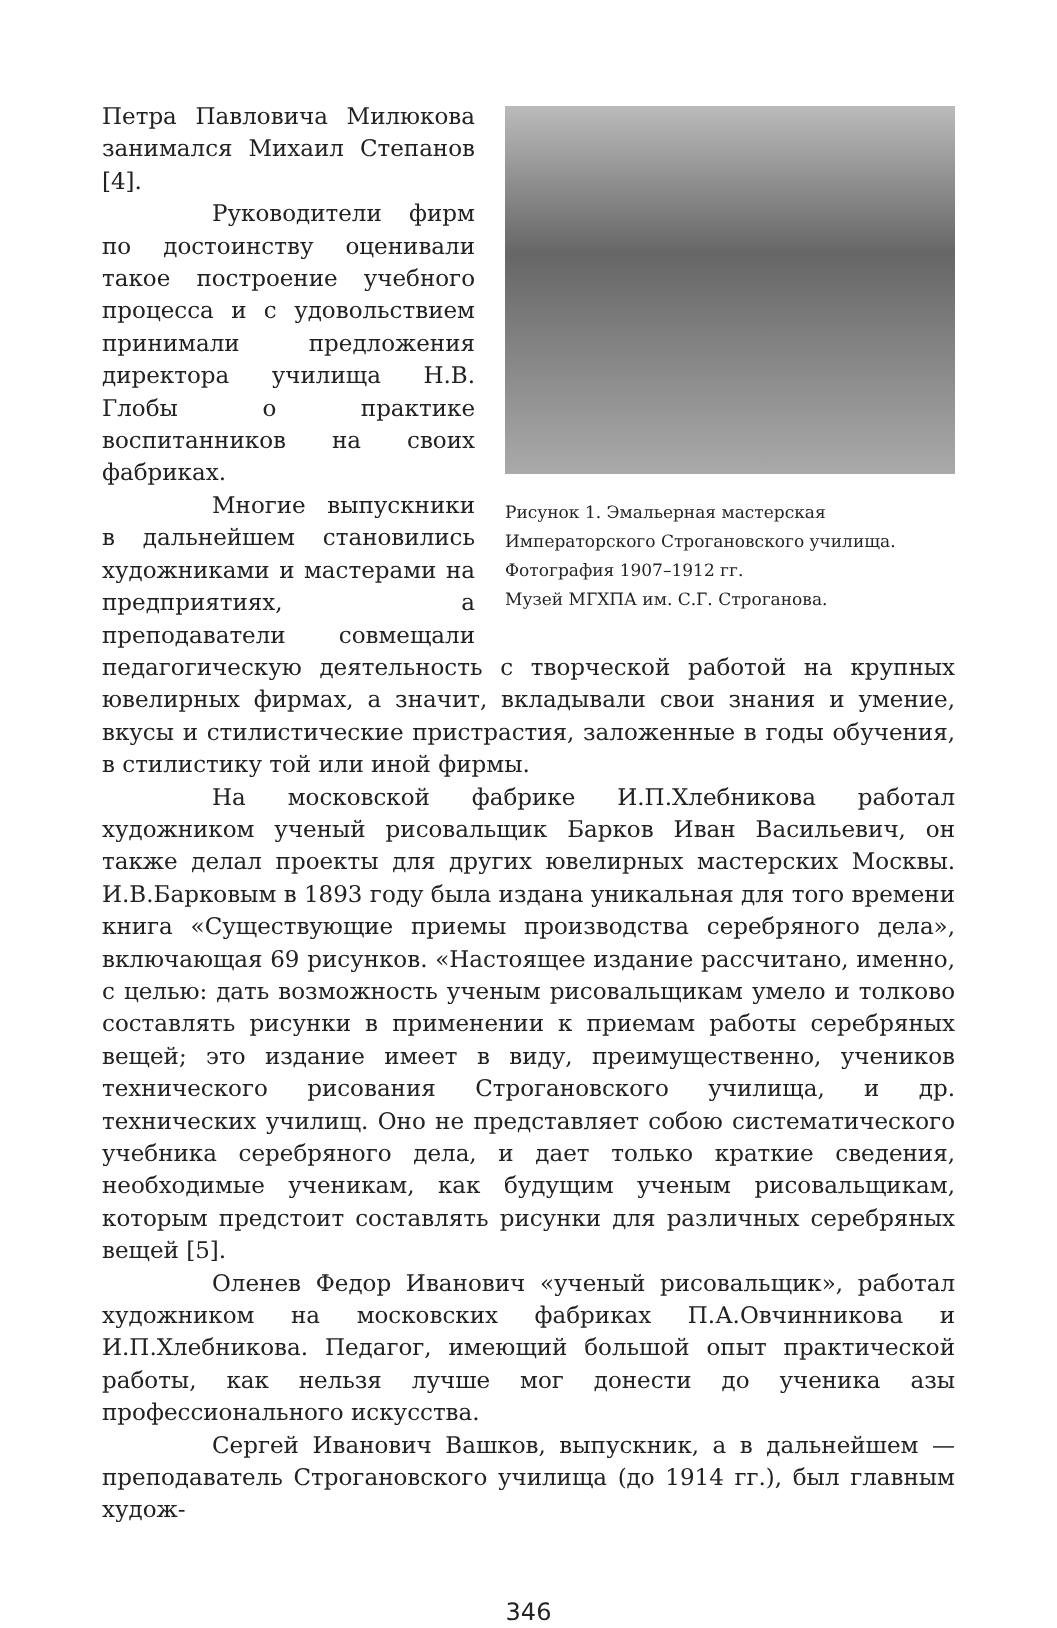Рисунок 1. Эмальерная мастерская Императорского Строгановского училища.
Фотография 1907–1912 гг.
Музей МГХПА им. С.Г. Строганова.
Петра Павловича Милюкова занимался Михаил Степанов [4].
Руководители фирм по достоинству оценивали такое построение учебного процесса и с удовольствием принимали предложения директора училища Н.В. Глобы о практике воспитанников на своих фабриках.
Многие выпускники в дальнейшем становились художниками и мастерами на предприятиях, а преподаватели совмещали педагогическую деятельность с творческой работой на крупных ювелирных фирмах, а значит, вкладывали свои знания и умение, вкусы и стилистические пристрастия, заложенные в годы обучения, в стилистику той или иной фирмы.
На московской фабрике И.П.Хлебникова работал художником ученый рисовальщик Барков Иван Васильевич, он также делал проекты для других ювелирных мастерских Москвы. И.В.Барковым в 1893 году была издана уникальная для того времени книга «Существующие приемы производства серебряного дела», включающая 69 рисунков. «Настоящее издание рассчитано, именно, с целью: дать возможность ученым рисовальщикам умело и толково составлять рисунки в применении к приемам работы серебряных вещей; это издание имеет в виду, преимущественно, учеников технического рисования Строгановского училища, и др. технических училищ. Оно не представляет собою систематического учебника серебряного дела, и дает только краткие сведения, необходимые ученикам, как будущим ученым рисовальщикам, которым предстоит составлять рисунки для различных серебряных вещей [5].
Оленев Федор Иванович «ученый рисовальщик», работал художником на московских фабриках П.А.Овчинникова и И.П.Хлебникова. Педагог, имеющий большой опыт практической работы, как нельзя лучше мог донести до ученика азы профессионального искусства.
Сергей Иванович Вашков, выпускник, а в дальнейшем — преподаватель Строгановского училища (до 1914 гг.), был главным худож-
346